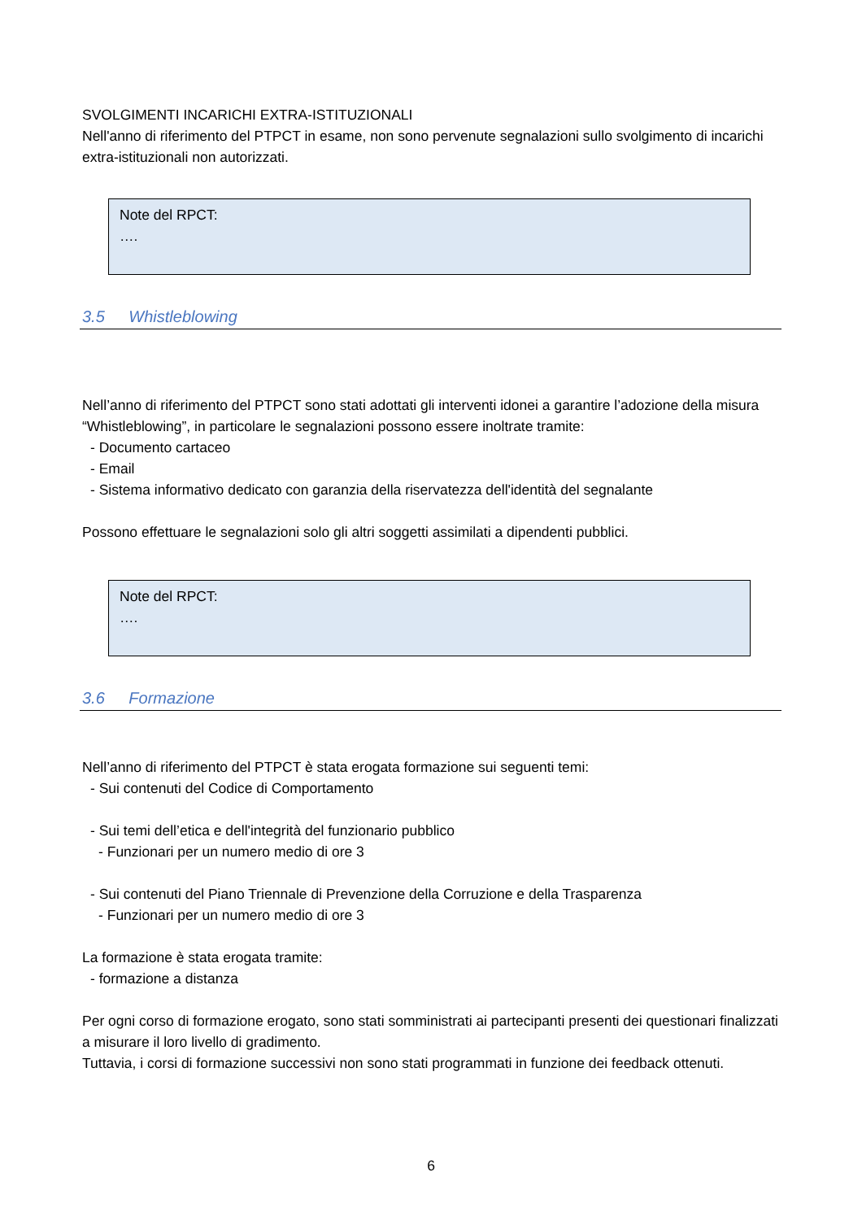SVOLGIMENTI INCARICHI EXTRA-ISTITUZIONALI
Nell'anno di riferimento del PTPCT in esame, non sono pervenute segnalazioni sullo svolgimento di incarichi extra-istituzionali non autorizzati.
Note del RPCT:
….
3.5 Whistleblowing
Nell’anno di riferimento del PTPCT sono stati adottati gli interventi idonei a garantire l’adozione della misura “Whistleblowing”, in particolare le segnalazioni possono essere inoltrate tramite:
- Documento cartaceo
- Email
- Sistema informativo dedicato con garanzia della riservatezza dell'identità del segnalante
Possono effettuare le segnalazioni solo gli altri soggetti assimilati a dipendenti pubblici.
Note del RPCT:
….
3.6 Formazione
Nell’anno di riferimento del PTPCT è stata erogata formazione sui seguenti temi:
- Sui contenuti del Codice di Comportamento
- Sui temi dell’etica e dell'integrità del funzionario pubblico
- Funzionari per un numero medio di ore 3
- Sui contenuti del Piano Triennale di Prevenzione della Corruzione e della Trasparenza
- Funzionari per un numero medio di ore 3
La formazione è stata erogata tramite:
- formazione a distanza
Per ogni corso di formazione erogato, sono stati somministrati ai partecipanti presenti dei questionari finalizzati a misurare il loro livello di gradimento.
Tuttavia, i corsi di formazione successivi non sono stati programmati in funzione dei feedback ottenuti.
6